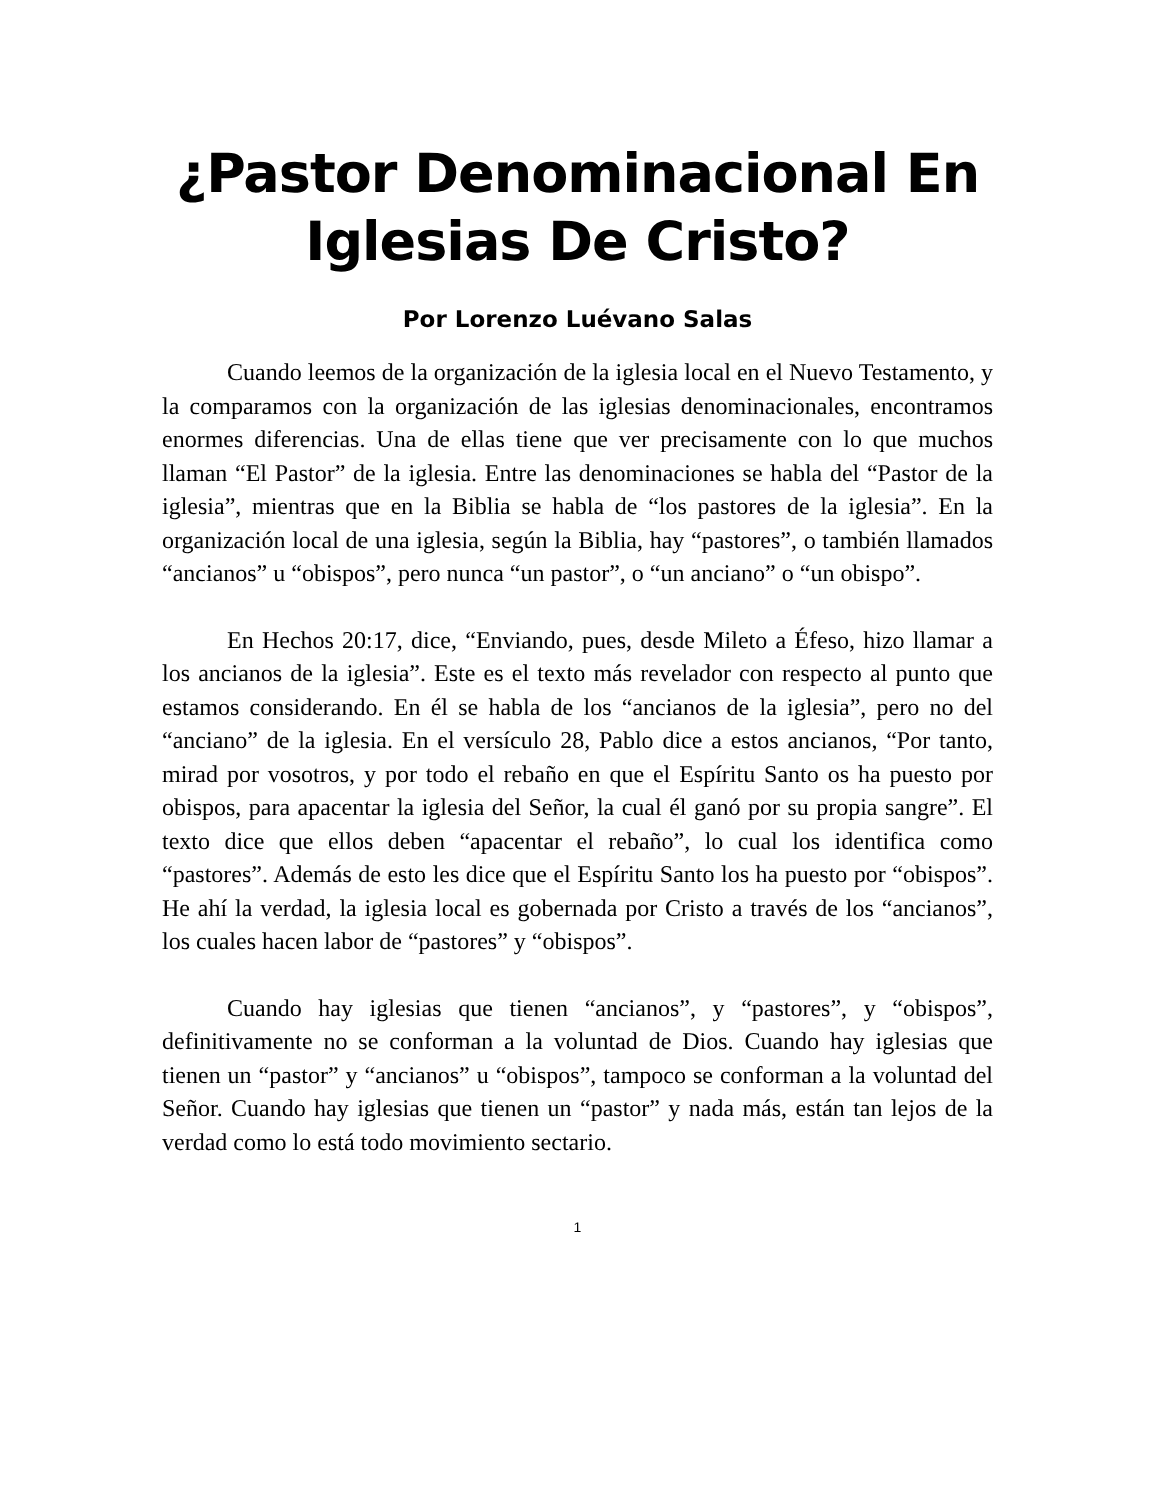¿Pastor Denominacional En Iglesias De Cristo?
Por Lorenzo Luévano Salas
Cuando leemos de la organización de la iglesia local en el Nuevo Testamento, y la comparamos con la organización de las iglesias denominacionales, encontramos enormes diferencias. Una de ellas tiene que ver precisamente con lo que muchos llaman “El Pastor” de la iglesia. Entre las denominaciones se habla del “Pastor de la iglesia”, mientras que en la Biblia se habla de “los pastores de la iglesia”. En la organización local de una iglesia, según la Biblia, hay “pastores”, o también llamados “ancianos” u “obispos”, pero nunca “un pastor”, o “un anciano” o “un obispo”.
En Hechos 20:17, dice, “Enviando, pues, desde Mileto a Éfeso, hizo llamar a los ancianos de la iglesia”. Este es el texto más revelador con respecto al punto que estamos considerando. En él se habla de los “ancianos de la iglesia”, pero no del “anciano” de la iglesia. En el versículo 28, Pablo dice a estos ancianos, “Por tanto, mirad por vosotros, y por todo el rebaño en que el Espíritu Santo os ha puesto por obispos, para apacentar la iglesia del Señor, la cual él ganó por su propia sangre”. El texto dice que ellos deben “apacentar el rebaño”, lo cual los identifica como “pastores”. Además de esto les dice que el Espíritu Santo los ha puesto por “obispos”. He ahí la verdad, la iglesia local es gobernada por Cristo a través de los “ancianos”, los cuales hacen labor de “pastores” y “obispos”.
Cuando hay iglesias que tienen “ancianos”, y “pastores”, y “obispos”, definitivamente no se conforman a la voluntad de Dios. Cuando hay iglesias que tienen un “pastor” y “ancianos” u “obispos”, tampoco se conforman a la voluntad del Señor. Cuando hay iglesias que tienen un “pastor” y nada más, están tan lejos de la verdad como lo está todo movimiento sectario.
1